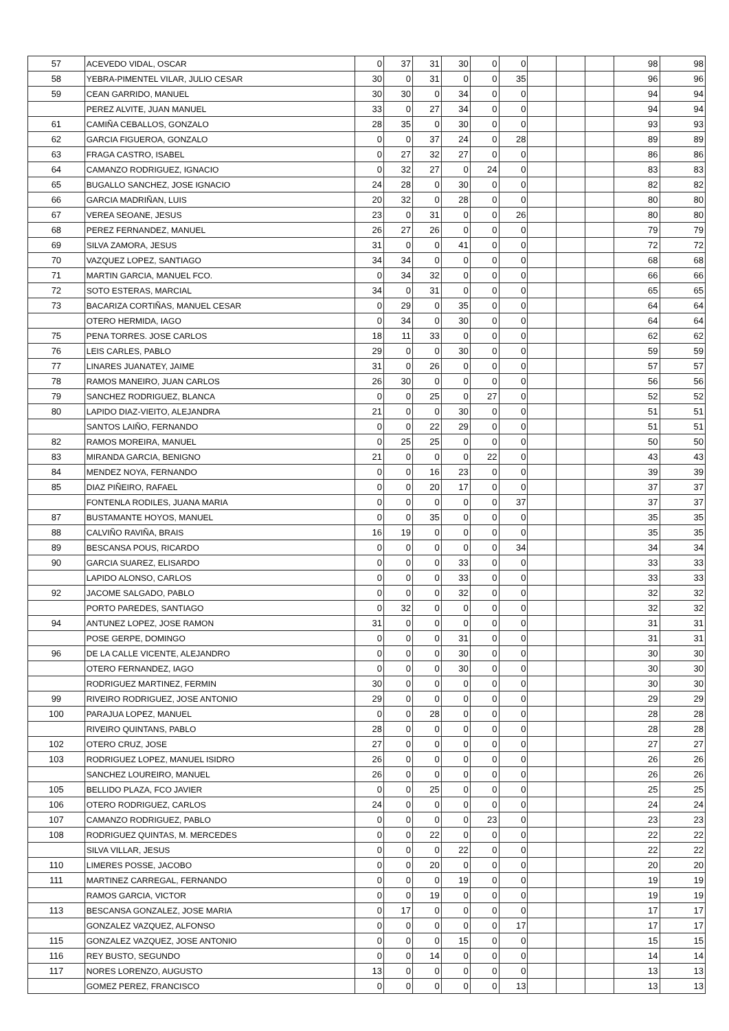| 57 | ACEVEDO VIDAL, OSCAR | 0 | 37 | 31 | 30 | 0 | 0 | | | | 98 | 98 |
| 58 | YEBRA-PIMENTEL VILAR, JULIO CESAR | 30 | 0 | 31 | 0 | 0 | 35 | | | | 96 | 96 |
| 59 | CEAN GARRIDO, MANUEL | 30 | 30 | 0 | 34 | 0 | 0 | | | | 94 | 94 |
| | PEREZ ALVITE, JUAN MANUEL | 33 | 0 | 27 | 34 | 0 | 0 | | | | 94 | 94 |
| 61 | CAMIÑA CEBALLOS, GONZALO | 28 | 35 | 0 | 30 | 0 | 0 | | | | 93 | 93 |
| 62 | GARCIA FIGUEROA, GONZALO | 0 | 0 | 37 | 24 | 0 | 28 | | | | 89 | 89 |
| 63 | FRAGA CASTRO, ISABEL | 0 | 27 | 32 | 27 | 0 | 0 | | | | 86 | 86 |
| 64 | CAMANZO RODRIGUEZ, IGNACIO | 0 | 32 | 27 | 0 | 24 | 0 | | | | 83 | 83 |
| 65 | BUGALLO SANCHEZ, JOSE IGNACIO | 24 | 28 | 0 | 30 | 0 | 0 | | | | 82 | 82 |
| 66 | GARCIA MADRIÑAN, LUIS | 20 | 32 | 0 | 28 | 0 | 0 | | | | 80 | 80 |
| 67 | VEREA SEOANE, JESUS | 23 | 0 | 31 | 0 | 0 | 26 | | | | 80 | 80 |
| 68 | PEREZ FERNANDEZ, MANUEL | 26 | 27 | 26 | 0 | 0 | 0 | | | | 79 | 79 |
| 69 | SILVA ZAMORA, JESUS | 31 | 0 | 0 | 41 | 0 | 0 | | | | 72 | 72 |
| 70 | VAZQUEZ LOPEZ, SANTIAGO | 34 | 34 | 0 | 0 | 0 | 0 | | | | 68 | 68 |
| 71 | MARTIN GARCIA, MANUEL FCO. | 0 | 34 | 32 | 0 | 0 | 0 | | | | 66 | 66 |
| 72 | SOTO ESTERAS, MARCIAL | 34 | 0 | 31 | 0 | 0 | 0 | | | | 65 | 65 |
| 73 | BACARIZA CORTIÑAS, MANUEL CESAR | 0 | 29 | 0 | 35 | 0 | 0 | | | | 64 | 64 |
| | OTERO HERMIDA, IAGO | 0 | 34 | 0 | 30 | 0 | 0 | | | | 64 | 64 |
| 75 | PENA TORRES. JOSE CARLOS | 18 | 11 | 33 | 0 | 0 | 0 | | | | 62 | 62 |
| 76 | LEIS CARLES, PABLO | 29 | 0 | 0 | 30 | 0 | 0 | | | | 59 | 59 |
| 77 | LINARES JUANATEY, JAIME | 31 | 0 | 26 | 0 | 0 | 0 | | | | 57 | 57 |
| 78 | RAMOS MANEIRO, JUAN CARLOS | 26 | 30 | 0 | 0 | 0 | 0 | | | | 56 | 56 |
| 79 | SANCHEZ RODRIGUEZ, BLANCA | 0 | 0 | 25 | 0 | 27 | 0 | | | | 52 | 52 |
| 80 | LAPIDO DIAZ-VIEITO, ALEJANDRA | 21 | 0 | 0 | 30 | 0 | 0 | | | | 51 | 51 |
| | SANTOS LAIÑO, FERNANDO | 0 | 0 | 22 | 29 | 0 | 0 | | | | 51 | 51 |
| 82 | RAMOS MOREIRA, MANUEL | 0 | 25 | 25 | 0 | 0 | 0 | | | | 50 | 50 |
| 83 | MIRANDA GARCIA, BENIGNO | 21 | 0 | 0 | 0 | 22 | 0 | | | | 43 | 43 |
| 84 | MENDEZ NOYA, FERNANDO | 0 | 0 | 16 | 23 | 0 | 0 | | | | 39 | 39 |
| 85 | DIAZ PIÑEIRO, RAFAEL | 0 | 0 | 20 | 17 | 0 | 0 | | | | 37 | 37 |
| | FONTENLA RODILES, JUANA MARIA | 0 | 0 | 0 | 0 | 0 | 37 | | | | 37 | 37 |
| 87 | BUSTAMANTE HOYOS, MANUEL | 0 | 0 | 35 | 0 | 0 | 0 | | | | 35 | 35 |
| 88 | CALVIÑO RAVIÑA, BRAIS | 16 | 19 | 0 | 0 | 0 | 0 | | | | 35 | 35 |
| 89 | BESCANSA POUS, RICARDO | 0 | 0 | 0 | 0 | 0 | 34 | | | | 34 | 34 |
| 90 | GARCIA SUAREZ, ELISARDO | 0 | 0 | 0 | 33 | 0 | 0 | | | | 33 | 33 |
| | LAPIDO ALONSO, CARLOS | 0 | 0 | 0 | 33 | 0 | 0 | | | | 33 | 33 |
| 92 | JACOME SALGADO, PABLO | 0 | 0 | 0 | 32 | 0 | 0 | | | | 32 | 32 |
| | PORTO PAREDES, SANTIAGO | 0 | 32 | 0 | 0 | 0 | 0 | | | | 32 | 32 |
| 94 | ANTUNEZ LOPEZ, JOSE RAMON | 31 | 0 | 0 | 0 | 0 | 0 | | | | 31 | 31 |
| | POSE GERPE, DOMINGO | 0 | 0 | 0 | 31 | 0 | 0 | | | | 31 | 31 |
| 96 | DE LA CALLE VICENTE, ALEJANDRO | 0 | 0 | 0 | 30 | 0 | 0 | | | | 30 | 30 |
| | OTERO FERNANDEZ, IAGO | 0 | 0 | 0 | 30 | 0 | 0 | | | | 30 | 30 |
| | RODRIGUEZ MARTINEZ, FERMIN | 30 | 0 | 0 | 0 | 0 | 0 | | | | 30 | 30 |
| 99 | RIVEIRO RODRIGUEZ, JOSE ANTONIO | 29 | 0 | 0 | 0 | 0 | 0 | | | | 29 | 29 |
| 100 | PARAJUA LOPEZ, MANUEL | 0 | 0 | 28 | 0 | 0 | 0 | | | | 28 | 28 |
| | RIVEIRO QUINTANS, PABLO | 28 | 0 | 0 | 0 | 0 | 0 | | | | 28 | 28 |
| 102 | OTERO CRUZ, JOSE | 27 | 0 | 0 | 0 | 0 | 0 | | | | 27 | 27 |
| 103 | RODRIGUEZ LOPEZ, MANUEL ISIDRO | 26 | 0 | 0 | 0 | 0 | 0 | | | | 26 | 26 |
| | SANCHEZ LOUREIRO, MANUEL | 26 | 0 | 0 | 0 | 0 | 0 | | | | 26 | 26 |
| 105 | BELLIDO PLAZA, FCO JAVIER | 0 | 0 | 25 | 0 | 0 | 0 | | | | 25 | 25 |
| 106 | OTERO RODRIGUEZ, CARLOS | 24 | 0 | 0 | 0 | 0 | 0 | | | | 24 | 24 |
| 107 | CAMANZO RODRIGUEZ, PABLO | 0 | 0 | 0 | 0 | 23 | 0 | | | | 23 | 23 |
| 108 | RODRIGUEZ QUINTAS, M. MERCEDES | 0 | 0 | 22 | 0 | 0 | 0 | | | | 22 | 22 |
| | SILVA VILLAR, JESUS | 0 | 0 | 0 | 22 | 0 | 0 | | | | 22 | 22 |
| 110 | LIMERES POSSE, JACOBO | 0 | 0 | 20 | 0 | 0 | 0 | | | | 20 | 20 |
| 111 | MARTINEZ CARREGAL, FERNANDO | 0 | 0 | 0 | 19 | 0 | 0 | | | | 19 | 19 |
| | RAMOS GARCIA, VICTOR | 0 | 0 | 19 | 0 | 0 | 0 | | | | 19 | 19 |
| 113 | BESCANSA GONZALEZ, JOSE MARIA | 0 | 17 | 0 | 0 | 0 | 0 | | | | 17 | 17 |
| | GONZALEZ VAZQUEZ, ALFONSO | 0 | 0 | 0 | 0 | 0 | 17 | | | | 17 | 17 |
| 115 | GONZALEZ VAZQUEZ, JOSE ANTONIO | 0 | 0 | 0 | 15 | 0 | 0 | | | | 15 | 15 |
| 116 | REY BUSTO, SEGUNDO | 0 | 0 | 14 | 0 | 0 | 0 | | | | 14 | 14 |
| 117 | NORES LORENZO, AUGUSTO | 13 | 0 | 0 | 0 | 0 | 0 | | | | 13 | 13 |
| | GOMEZ PEREZ, FRANCISCO | 0 | 0 | 0 | 0 | 0 | 13 | | | | 13 | 13 |